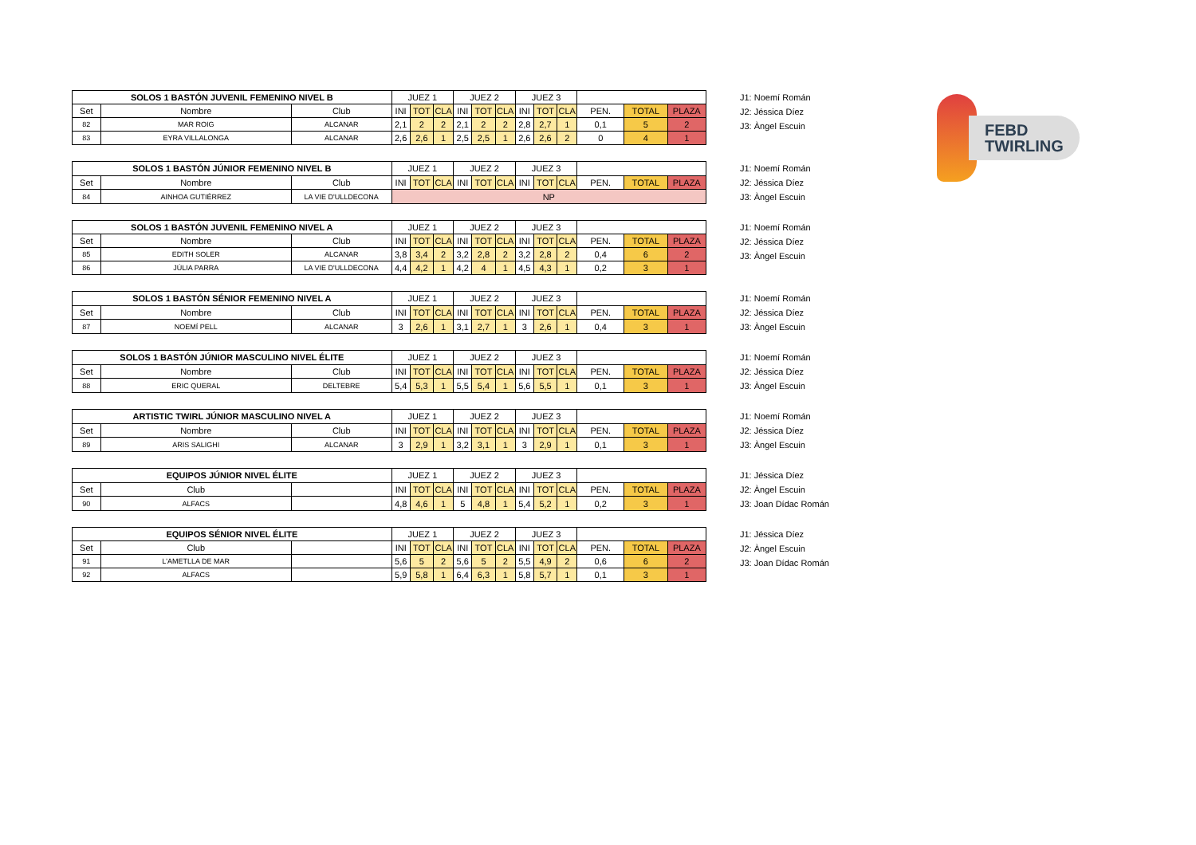FEBD
TWIRLING
| SOLOS 1 BASTÓN JUVENIL FEMENINO NIVEL B | | | JUEZ 1 | | | JUEZ 2 | | | JUEZ 3 | | | | | |
| --- | --- | --- | --- | --- | --- | --- | --- | --- | --- | --- | --- | --- | --- | --- |
| Set | Nombre | Club | INI | TOT | CLA | INI | TOT | CLA | INI | TOT | CLA | PEN. | TOTAL | PLAZA |
| 82 | MAR ROIG | ALCANAR | 2,1 | 2 | 2 | 2,1 | 2 | 2 | 2,8 | 2,7 | 1 | 0,1 | 5 | 2 |
| 83 | EYRA VILLALONGA | ALCANAR | 2,6 | 2,6 | 1 | 2,5 | 2,5 | 1 | 2,6 | 2,6 | 2 | 0 | 4 | 1 |
J1: Noemí Román
J2: Jéssica Díez
J3: Àngel Escuin
| SOLOS 1 BASTÓN JÚNIOR FEMENINO NIVEL B | | | JUEZ 1 | | | JUEZ 2 | | | JUEZ 3 | | | | | |
| --- | --- | --- | --- | --- | --- | --- | --- | --- | --- | --- | --- | --- | --- | --- |
| Set | Nombre | Club | INI | TOT | CLA | INI | TOT | CLA | INI | TOT | CLA | PEN. | TOTAL | PLAZA |
| 84 | AINHOA GUTIÉRREZ | LA VIE D'ULLDECONA | NP | | | | | | | | | | | |
J1: Noemí Román
J2: Jéssica Díez
J3: Àngel Escuin
| SOLOS 1 BASTÓN JUVENIL FEMENINO NIVEL A | | | JUEZ 1 | | | JUEZ 2 | | | JUEZ 3 | | | | | |
| --- | --- | --- | --- | --- | --- | --- | --- | --- | --- | --- | --- | --- | --- | --- |
| Set | Nombre | Club | INI | TOT | CLA | INI | TOT | CLA | INI | TOT | CLA | PEN. | TOTAL | PLAZA |
| 85 | EDITH SOLER | ALCANAR | 3,8 | 3,4 | 2 | 3,2 | 2,8 | 2 | 3,2 | 2,8 | 2 | 0,4 | 6 | 2 |
| 86 | JÚLIA PARRA | LA VIE D'ULLDECONA | 4,4 | 4,2 | 1 | 4,2 | 4 | 1 | 4,5 | 4,3 | 1 | 0,2 | 3 | 1 |
J1: Noemí Román
J2: Jéssica Díez
J3: Àngel Escuin
| SOLOS 1 BASTÓN SÉNIOR FEMENINO NIVEL A | | | JUEZ 1 | | | JUEZ 2 | | | JUEZ 3 | | | | | |
| --- | --- | --- | --- | --- | --- | --- | --- | --- | --- | --- | --- | --- | --- | --- |
| Set | Nombre | Club | INI | TOT | CLA | INI | TOT | CLA | INI | TOT | CLA | PEN. | TOTAL | PLAZA |
| 87 | NOEMÍ PELL | ALCANAR | 3 | 2,6 | 1 | 3,1 | 2,7 | 1 | 3 | 2,6 | 1 | 0,4 | 3 | 1 |
J1: Noemí Román
J2: Jéssica Díez
J3: Àngel Escuin
| SOLOS 1 BASTÓN JÚNIOR MASCULINO NIVEL ÉLITE | | | JUEZ 1 | | | JUEZ 2 | | | JUEZ 3 | | | | | |
| --- | --- | --- | --- | --- | --- | --- | --- | --- | --- | --- | --- | --- | --- | --- |
| Set | Nombre | Club | INI | TOT | CLA | INI | TOT | CLA | INI | TOT | CLA | PEN. | TOTAL | PLAZA |
| 88 | ERIC QUERAL | DELTEBRE | 5,4 | 5,3 | 1 | 5,5 | 5,4 | 1 | 5,6 | 5,5 | 1 | 0,1 | 3 | 1 |
J1: Noemí Román
J2: Jéssica Díez
J3: Àngel Escuin
| ARTISTIC TWIRL JÚNIOR MASCULINO NIVEL A | | | JUEZ 1 | | | JUEZ 2 | | | JUEZ 3 | | | | | |
| --- | --- | --- | --- | --- | --- | --- | --- | --- | --- | --- | --- | --- | --- | --- |
| Set | Nombre | Club | INI | TOT | CLA | INI | TOT | CLA | INI | TOT | CLA | PEN. | TOTAL | PLAZA |
| 89 | ARIS SALIGHI | ALCANAR | 3 | 2,9 | 1 | 3,2 | 3,1 | 1 | 3 | 2,9 | 1 | 0,1 | 3 | 1 |
J1: Noemí Román
J2: Jéssica Díez
J3: Àngel Escuin
| EQUIPOS JÚNIOR NIVEL ÉLITE | | | JUEZ 1 | | | JUEZ 2 | | | JUEZ 3 | | | | | |
| --- | --- | --- | --- | --- | --- | --- | --- | --- | --- | --- | --- | --- | --- | --- |
| Set | Club | | INI | TOT | CLA | INI | TOT | CLA | INI | TOT | CLA | PEN. | TOTAL | PLAZA |
| 90 | ALFACS | | 4,8 | 4,6 | 1 | 5 | 4,8 | 1 | 5,4 | 5,2 | 1 | 0,2 | 3 | 1 |
J1: Jéssica Díez
J2: Àngel Escuin
J3: Joan Dídac Román
| EQUIPOS SÉNIOR NIVEL ÉLITE | | | JUEZ 1 | | | JUEZ 2 | | | JUEZ 3 | | | | | |
| --- | --- | --- | --- | --- | --- | --- | --- | --- | --- | --- | --- | --- | --- | --- |
| Set | Club | | INI | TOT | CLA | INI | TOT | CLA | INI | TOT | CLA | PEN. | TOTAL | PLAZA |
| 91 | L'AMETLLA DE MAR | | 5,6 | 5 | 2 | 5,6 | 5 | 2 | 5,5 | 4,9 | 2 | 0,6 | 6 | 2 |
| 92 | ALFACS | | 5,9 | 5,8 | 1 | 6,4 | 6,3 | 1 | 5,8 | 5,7 | 1 | 0,1 | 3 | 1 |
J1: Jéssica Díez
J2: Àngel Escuin
J3: Joan Dídac Román